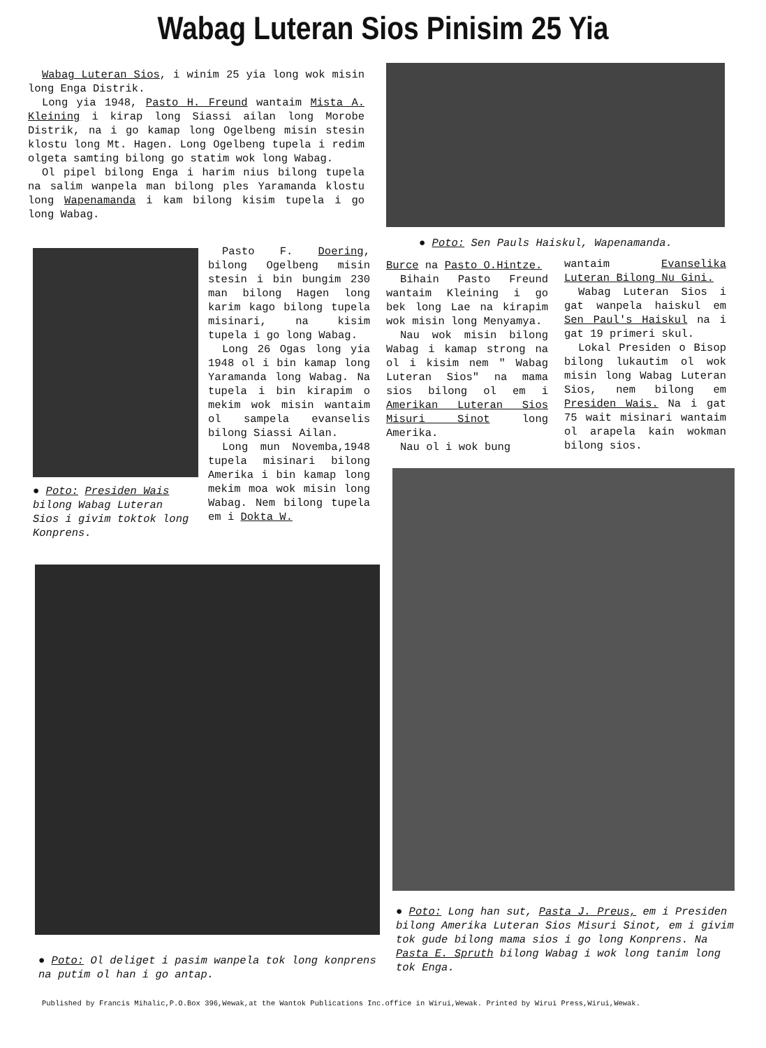Wabag Luteran Sios Pinisim 25 Yia
Wabag Luteran Sios, i winim 25 yia long wok misin long Enga Distrik.
Long yia 1948, Pasto H. Freund wantaim Mista A. Kleining i kirap long Siassi ailan long Morobe Distrik, na i go kamap long Ogelbeng misin stesin klostu long Mt. Hagen. Long Ogelbeng tupela i redim olgeta samting bilong go statim wok long Wabag.
Ol pipel bilong Enga i harim nius bilong tupela na salim wanpela man bilong ples Yaramanda klostu long Wapenamanda i kam bilong kisim tupela i go long Wabag.
● Poto: Sen Pauls Haiskul, Wapenamanda.
● Poto: Presiden Wais bilong Wabag Luteran Sios i givim toktok long Konprens.
Pasto F. Doering, bilong Ogelbeng misin stesin i bin bungim 230 man bilong Hagen long karim kago bilong tupela misinari, na kisim tupela i go long Wabag.
Long 26 Ogas long yia 1948 ol i bin kamap long Yaramanda long Wabag. Na tupela i bin kirapim o mekim wok misin wantaim ol sampela evanselis bilong Siassi Ailan.
Long mun Novemba,1948 tupela misinari bilong Amerika i bin kamap long mekim moa wok misin long Wabag. Nem bilong tupela em i Dokta W.
Burce na Pasto O.Hintze.
Bihain Pasto Freund wantaim Kleining i go bek long Lae na kirapim wok misin long Menyamya.
Nau wok misin bilong Wabag i kamap strong na ol i kisim nem " Wabag Luteran Sios" na mama sios bilong ol em i Amerikan Luteran Sios Misuri Sinot long Amerika.
Nau ol i wok bung
wantaim Evanselika Luteran Bilong Nu Gini.
Wabag Luteran Sios i gat wanpela haiskul em Sen Paul's Haiskul na i gat 19 primeri skul.
Lokal Presiden o Bisop bilong lukautim ol wok misin long Wabag Luteran Sios, nem bilong em Presiden Wais. Na i gat 75 wait misinari wantaim ol arapela kain wokman bilong sios.
● Poto: Ol deliget i pasim wanpela tok long konprens na putim ol han i go antap.
● Poto: Long han sut, Pasta J. Preus, em i Presiden bilong Amerika Luteran Sios Misuri Sinot, em i givim tok gude bilong mama sios i go long Konprens. Na Pasta E. Spruth bilong Wabag i wok long tanim long tok Enga.
Published by Francis Mihalic,P.O.Box 396,Wewak,at the Wantok Publications Inc.office in Wirui,Wewak. Printed by Wirui Press,Wirui,Wewak.